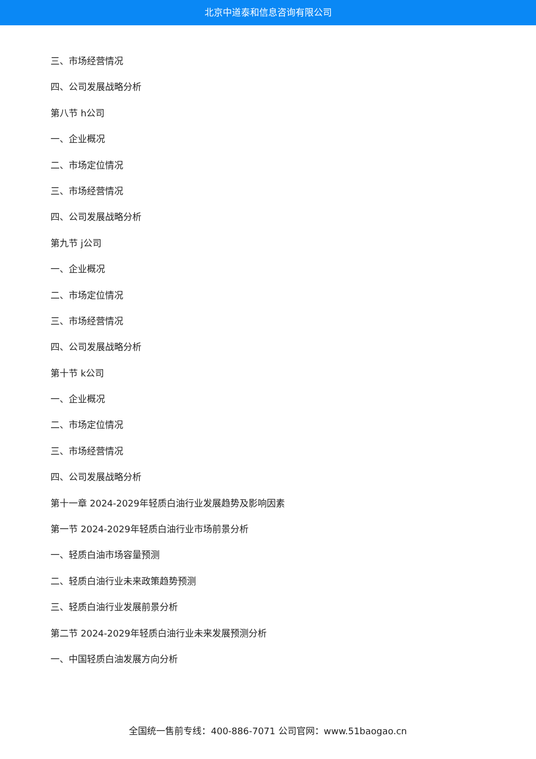北京中道泰和信息咨询有限公司
三、市场经营情况
四、公司发展战略分析
第八节 h公司
一、企业概况
二、市场定位情况
三、市场经营情况
四、公司发展战略分析
第九节 j公司
一、企业概况
二、市场定位情况
三、市场经营情况
四、公司发展战略分析
第十节 k公司
一、企业概况
二、市场定位情况
三、市场经营情况
四、公司发展战略分析
第十一章 2024-2029年轻质白油行业发展趋势及影响因素
第一节 2024-2029年轻质白油行业市场前景分析
一、轻质白油市场容量预测
二、轻质白油行业未来政策趋势预测
三、轻质白油行业发展前景分析
第二节 2024-2029年轻质白油行业未来发展预测分析
一、中国轻质白油发展方向分析
全国统一售前专线：400-886-7071 公司官网：www.51baogao.cn